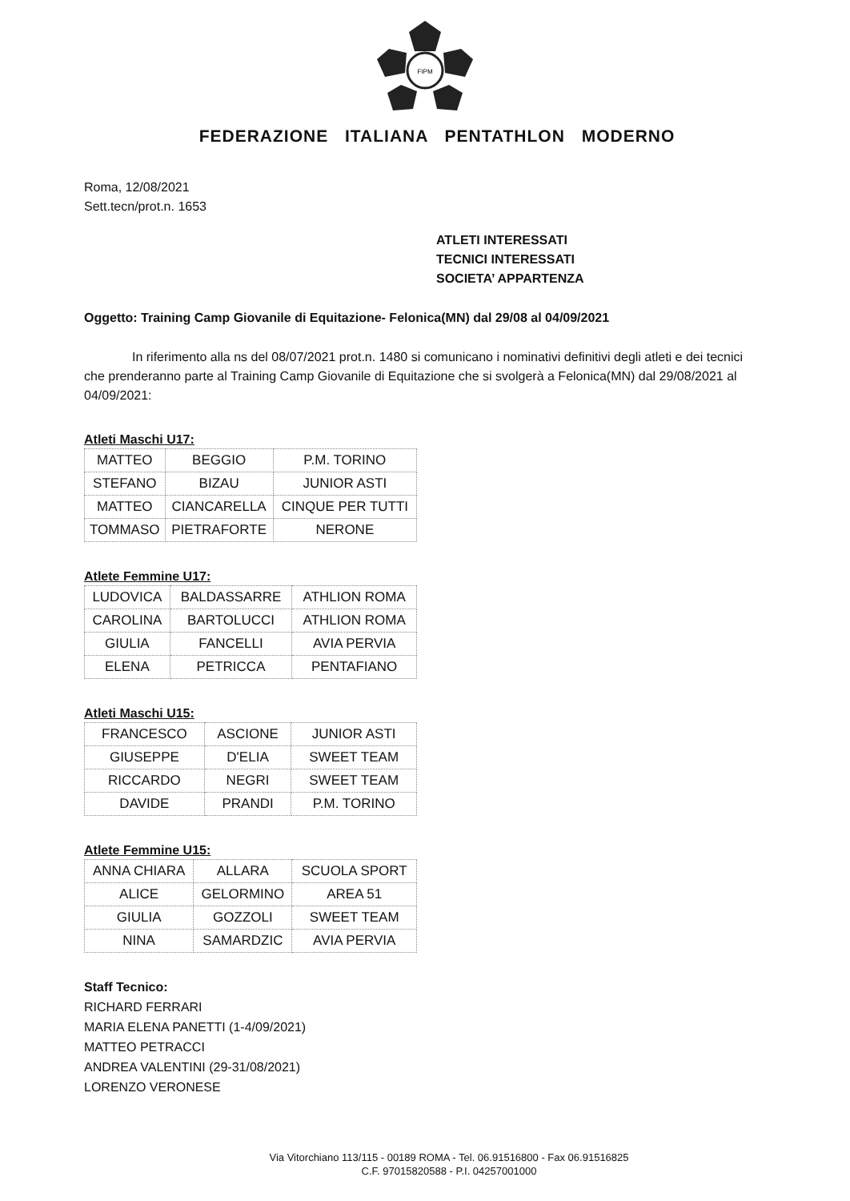FIPM
FEDERAZIONE ITALIANA PENTATHLON MODERNO
Roma, 12/08/2021
Sett.tecn/prot.n. 1653
ATLETI INTERESSATI
TECNICI INTERESSATI
SOCIETA’ APPARTENZA
Oggetto: Training Camp Giovanile di Equitazione- Felonica(MN) dal 29/08 al 04/09/2021
In riferimento alla ns del 08/07/2021 prot.n. 1480 si comunicano i nominativi definitivi degli atleti e dei tecnici che prenderanno parte al Training Camp Giovanile di Equitazione che si svolgerà a Felonica(MN) dal 29/08/2021 al 04/09/2021:
Atleti Maschi U17:
| MATTEO | BEGGIO | P.M. TORINO |
| STEFANO | BIZAU | JUNIOR ASTI |
| MATTEO | CIANCARELLA | CINQUE PER TUTTI |
| TOMMASO | PIETRAFORTE | NERONE |
Atlete Femmine U17:
| LUDOVICA | BALDASSARRE | ATHLION ROMA |
| CAROLINA | BARTOLUCCI | ATHLION ROMA |
| GIULIA | FANCELLI | AVIA PERVIA |
| ELENA | PETRICCA | PENTAFIANO |
Atleti Maschi U15:
| FRANCESCO | ASCIONE | JUNIOR ASTI |
| GIUSEPPE | D'ELIA | SWEET TEAM |
| RICCARDO | NEGRI | SWEET TEAM |
| DAVIDE | PRANDI | P.M. TORINO |
Atlete Femmine U15:
| ANNA CHIARA | ALLARA | SCUOLA SPORT |
| ALICE | GELORMINO | AREA 51 |
| GIULIA | GOZZOLI | SWEET TEAM |
| NINA | SAMARDZIC | AVIA PERVIA |
Staff Tecnico:
RICHARD FERRARI
MARIA ELENA PANETTI (1-4/09/2021)
MATTEO PETRACCI
ANDREA VALENTINI (29-31/08/2021)
LORENZO VERONESE
Via Vitorchiano 113/115 - 00189 ROMA - Tel. 06.91516800 - Fax 06.91516825
C.F. 97015820588 - P.I. 04257001000